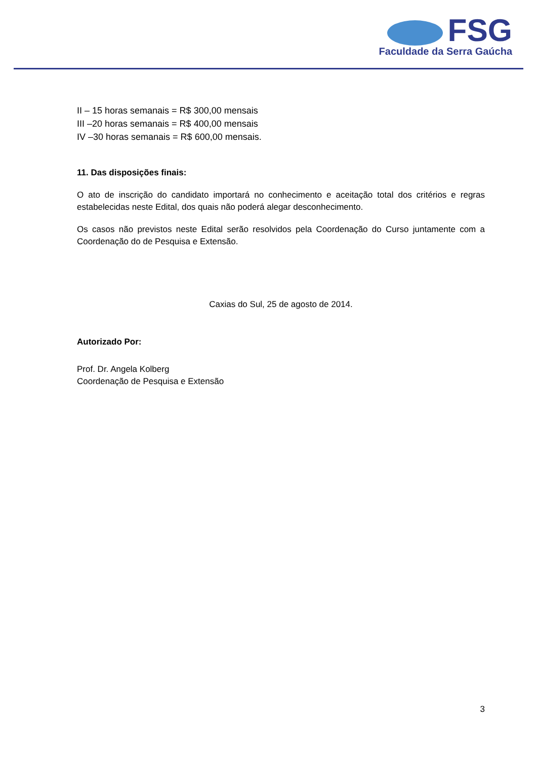FSG
Faculdade da Serra Gaúcha
II – 15 horas semanais = R$ 300,00 mensais
III –20 horas semanais = R$ 400,00 mensais
IV –30 horas semanais = R$ 600,00 mensais.
11. Das disposições finais:
O ato de inscrição do candidato importará no conhecimento e aceitação total dos critérios e regras estabelecidas neste Edital, dos quais não poderá alegar desconhecimento.
Os casos não previstos neste Edital serão resolvidos pela Coordenação do Curso juntamente com a Coordenação do de Pesquisa e Extensão.
Caxias do Sul, 25 de agosto de 2014.
Autorizado Por:
Prof. Dr. Angela Kolberg
Coordenação de Pesquisa e Extensão
3